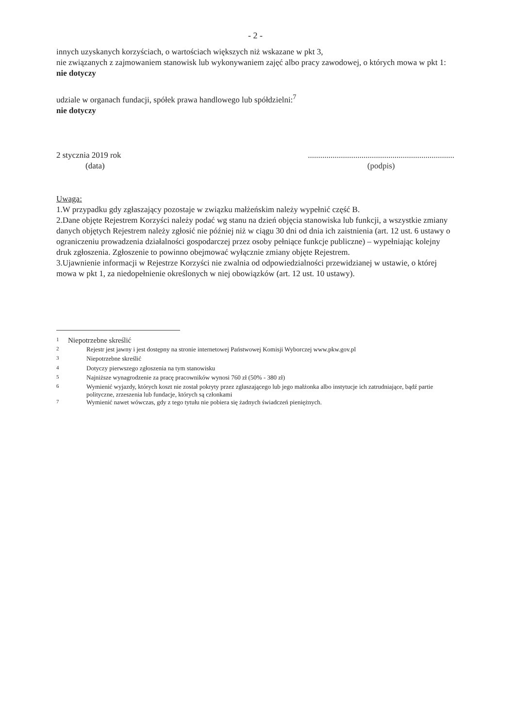- 2 -
innych uzyskanych korzyściach, o wartościach większych niż wskazane w pkt 3,
nie związanych z zajmowaniem stanowisk lub wykonywaniem zajęć albo pracy zawodowej, o których mowa w pkt 1: nie dotyczy
udziale w organach fundacji, spółek prawa handlowego lub spółdzielni:<sup>7</sup>
nie dotyczy
2 stycznia 2019 rok
(data)
.......................................................................
(podpis)
Uwaga:
1.W przypadku gdy zgłaszający pozostaje w związku małżeńskim należy wypełnić część B.
2.Dane objęte Rejestrem Korzyści należy podać wg stanu na dzień objęcia stanowiska lub funkcji, a wszystkie zmiany danych objętych Rejestrem należy zgłosić nie później niż w ciągu 30 dni od dnia ich zaistnienia (art. 12 ust. 6 ustawy o ograniczeniu prowadzenia działalności gospodarczej przez osoby pełniące funkcje publiczne) – wypełniając kolejny druk zgłoszenia. Zgłoszenie to powinno obejmować wyłącznie zmiany objęte Rejestrem.
3.Ujawnienie informacji w Rejestrze Korzyści nie zwalnia od odpowiedzialności przewidzianej w ustawie, o której mowa w pkt 1, za niedopełnienie określonych w niej obowiązków (art. 12 ust. 10 ustawy).
| <sup>1</sup> | Niepotrzebne skreślić | |
| <sup>2</sup> | | Rejestr jest jawny i jest dostępny na stronie internetowej Państwowej Komisji Wyborczej www.pkw.gov.pl |
| <sup>3</sup> | | Niepotrzebne skreślić |
| <sup>4</sup> | | Dotyczy pierwszego zgłoszenia na tym stanowisku |
| <sup>5</sup> | | Najniższe wynagrodzenie za pracę pracowników wynosi 760 zł (50% - 380 zł) |
| <sup>6</sup> | | Wymienić wyjazdy, których koszt nie został pokryty przez zgłaszającego lub jego małżonka albo instytucje ich zatrudniające, bądź partie polityczne, zrzeszenia lub fundacje, których są członkami |
| <sup>7</sup> | | Wymienić nawet wówczas, gdy z tego tytułu nie pobiera się żadnych świadczeń pieniężnych. |